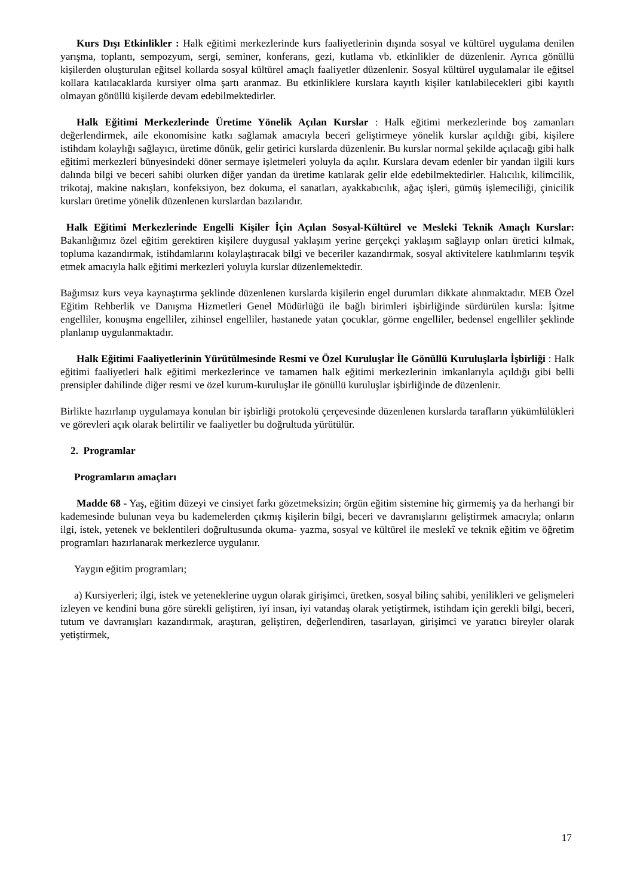Kurs Dışı Etkinlikler : Halk eğitimi merkezlerinde kurs faaliyetlerinin dışında sosyal ve kültürel uygulama denilen yarışma, toplantı, sempozyum, sergi, seminer, konferans, gezi, kutlama vb. etkinlikler de düzenlenir. Ayrıca gönüllü kişilerden oluşturulan eğitsel kollarda sosyal kültürel amaçlı faaliyetler düzenlenir. Sosyal kültürel uygulamalar ile eğitsel kollara katılacaklarda kursiyer olma şartı aranmaz. Bu etkinliklere kurslara kayıtlı kişiler katılabilecekleri gibi kayıtlı olmayan gönüllü kişilerde devam edebilmektedirler.
Halk Eğitimi Merkezlerinde Üretime Yönelik Açılan Kurslar : Halk eğitimi merkezlerinde boş zamanları değerlendirmek, aile ekonomisine katkı sağlamak amacıyla beceri geliştirmeye yönelik kurslar açıldığı gibi, kişilere istihdam kolaylığı sağlayıcı, üretime dönük, gelir getirici kurslarda düzenlenir. Bu kurslar normal şekilde açılacağı gibi halk eğitimi merkezleri bünyesindeki döner sermaye işletmeleri yoluyla da açılır. Kurslara devam edenler bir yandan ilgili kurs dalında bilgi ve beceri sahibi olurken diğer yandan da üretime katılarak gelir elde edebilmektedirler. Halıcılık, kilimcilik, trikotaj, makine nakışları, konfeksiyon, bez dokuma, el sanatları, ayakkabıcılık, ağaç işleri, gümüş işlemeciliği, çinicilik kursları üretime yönelik düzenlenen kurslardan bazılarıdır.
Halk Eğitimi Merkezlerinde Engelli Kişiler İçin Açılan Sosyal-Kültürel ve Mesleki Teknik Amaçlı Kurslar: Bakanlığımız özel eğitim gerektiren kişilere duygusal yaklaşım yerine gerçekçi yaklaşım sağlayıp onları üretici kılmak, topluma kazandırmak, istihdamlarını kolaylaştıracak bilgi ve beceriler kazandırmak, sosyal aktivitelere katılımlarını teşvik etmek amacıyla halk eğitimi merkezleri yoluyla kurslar düzenlemektedir.
Bağımsız kurs veya kaynaştırma şeklinde düzenlenen kurslarda kişilerin engel durumları dikkate alınmaktadır. MEB Özel Eğitim Rehberlik ve Danışma Hizmetleri Genel Müdürlüğü ile bağlı birimleri işbirliğinde sürdürülen kursla: İşitme engelliler, konuşma engelliler, zihinsel engelliler, hastanede yatan çocuklar, görme engelliler, bedensel engelliler şeklinde planlanıp uygulanmaktadır.
Halk Eğitimi Faaliyetlerinin Yürütülmesinde Resmi ve Özel Kuruluşlar İle Gönüllü Kuruluşlarla İşbirliği : Halk eğitimi faaliyetleri halk eğitimi merkezlerince ve tamamen halk eğitimi merkezlerinin imkanlarıyla açıldığı gibi belli prensipler dahilinde diğer resmi ve özel kurum-kuruluşlar ile gönüllü kuruluşlar işbirliğinde de düzenlenir.
Birlikte hazırlanıp uygulamaya konulan bir işbirliği protokolü çerçevesinde düzenlenen kurslarda tarafların yükümlülükleri ve görevleri açık olarak belirtilir ve faaliyetler bu doğrultuda yürütülür.
2. Programlar
Programların amaçları
Madde 68 - Yaş, eğitim düzeyi ve cinsiyet farkı gözetmeksizin; örgün eğitim sistemine hiç girmemiş ya da herhangi bir kademesinde bulunan veya bu kademelerden çıkmış kişilerin bilgi, beceri ve davranışlarını geliştirmek amacıyla; onların ilgi, istek, yetenek ve beklentileri doğrultusunda okuma- yazma, sosyal ve kültürel ile meslekî ve teknik eğitim ve öğretim programları hazırlanarak merkezlerce uygulanır.
Yaygın eğitim programları;
a) Kursiyerleri; ilgi, istek ve yeteneklerine uygun olarak girişimci, üretken, sosyal bilinç sahibi, yenilikleri ve gelişmeleri izleyen ve kendini buna göre sürekli geliştiren, iyi insan, iyi vatandaş olarak yetiştirmek, istihdam için gerekli bilgi, beceri, tutum ve davranışları kazandırmak, araştıran, geliştiren, değerlendiren, tasarlayan, girişimci ve yaratıcı bireyler olarak yetiştirmek,
17